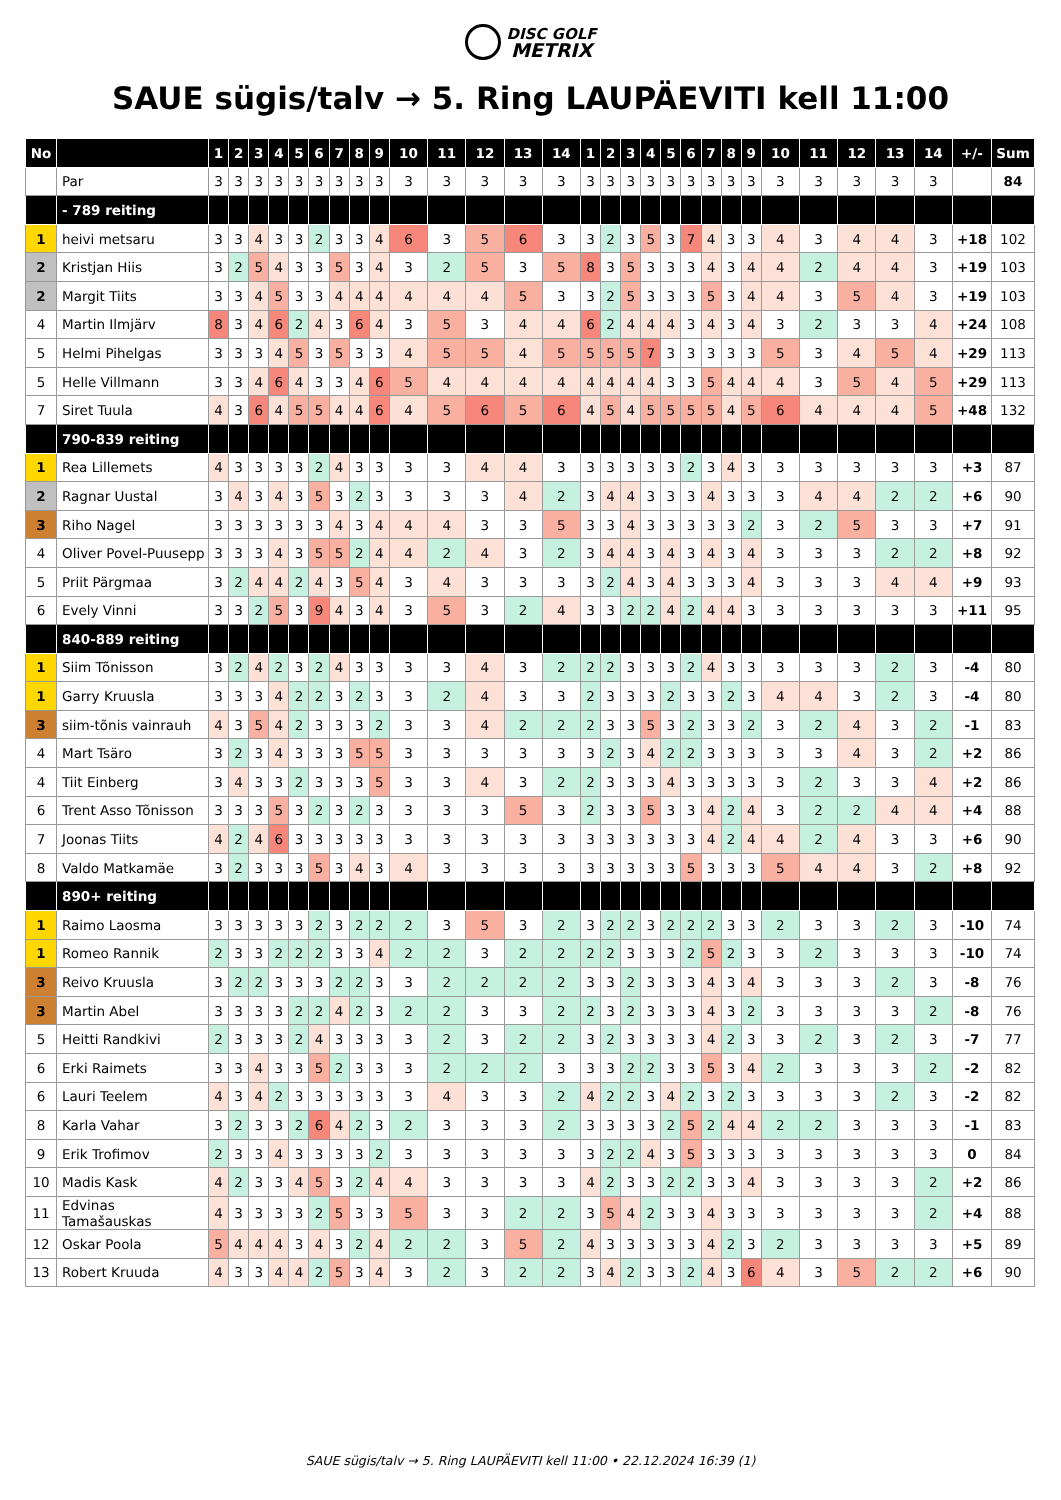DISC GOLF
METRIX
SAUE sügis/talv → 5. Ring LAUPÄEVITI kell 11:00
| No | | 1 | 2 | 3 | 4 | 5 | 6 | 7 | 8 | 9 | 10 | 11 | 12 | 13 | 14 | 1 | 2 | 3 | 4 | 5 | 6 | 7 | 8 | 9 | 10 | 11 | 12 | 13 | 14 | +/- | Sum |
| --- | --- | --- | --- | --- | --- | --- | --- | --- | --- | --- | --- | --- | --- | --- | --- | --- | --- | --- | --- | --- | --- | --- | --- | --- | --- | --- | --- | --- | --- | --- | --- |
| | Par | 3 | 3 | 3 | 3 | 3 | 3 | 3 | 3 | 3 | 3 | 3 | 3 | 3 | 3 | 3 | 3 | 3 | 3 | 3 | 3 | 3 | 3 | 3 | 3 | 3 | 3 | 3 | 3 | | 84 |
| | - 789 reiting | | | | | | | | | | | | | | | | | | | | | | | | | | | | | | |
| 1 | heivi metsaru | 3 | 3 | 4 | 3 | 3 | 2 | 3 | 3 | 4 | 6 | 3 | 5 | 6 | 3 | 3 | 2 | 3 | 5 | 3 | 7 | 4 | 3 | 3 | 4 | 3 | 4 | 4 | 3 | +18 | 102 |
| 2 | Kristjan Hiis | 3 | 2 | 5 | 4 | 3 | 3 | 5 | 3 | 4 | 3 | 2 | 5 | 3 | 5 | 8 | 3 | 5 | 3 | 3 | 3 | 4 | 3 | 4 | 4 | 2 | 4 | 4 | 3 | +19 | 103 |
| 2 | Margit Tiits | 3 | 3 | 4 | 5 | 3 | 3 | 4 | 4 | 4 | 4 | 4 | 4 | 5 | 3 | 3 | 2 | 5 | 3 | 3 | 3 | 5 | 3 | 4 | 4 | 3 | 5 | 4 | 3 | +19 | 103 |
| 4 | Martin Ilmjärv | 8 | 3 | 4 | 6 | 2 | 4 | 3 | 6 | 4 | 3 | 5 | 3 | 4 | 4 | 6 | 2 | 4 | 4 | 4 | 3 | 4 | 3 | 4 | 3 | 2 | 3 | 3 | 4 | +24 | 108 |
| 5 | Helmi Pihelgas | 3 | 3 | 3 | 4 | 5 | 3 | 5 | 3 | 3 | 4 | 5 | 5 | 4 | 5 | 5 | 5 | 5 | 7 | 3 | 3 | 3 | 3 | 3 | 5 | 3 | 4 | 5 | 4 | +29 | 113 |
| 5 | Helle Villmann | 3 | 3 | 4 | 6 | 4 | 3 | 3 | 4 | 6 | 5 | 4 | 4 | 4 | 4 | 4 | 4 | 4 | 4 | 3 | 3 | 5 | 4 | 4 | 4 | 3 | 5 | 4 | 5 | +29 | 113 |
| 7 | Siret Tuula | 4 | 3 | 6 | 4 | 5 | 5 | 4 | 4 | 6 | 4 | 5 | 6 | 5 | 6 | 4 | 5 | 4 | 5 | 5 | 5 | 5 | 4 | 5 | 6 | 4 | 4 | 4 | 5 | +48 | 132 |
| | 790-839 reiting | | | | | | | | | | | | | | | | | | | | | | | | | | | | | | |
| 1 | Rea Lillemets | 4 | 3 | 3 | 3 | 3 | 2 | 4 | 3 | 3 | 3 | 3 | 4 | 4 | 3 | 3 | 3 | 3 | 3 | 3 | 2 | 3 | 4 | 3 | 3 | 3 | 3 | 3 | 3 | +3 | 87 |
| 2 | Ragnar Uustal | 3 | 4 | 3 | 4 | 3 | 5 | 3 | 2 | 3 | 3 | 3 | 3 | 4 | 2 | 3 | 4 | 4 | 3 | 3 | 3 | 4 | 3 | 3 | 3 | 4 | 4 | 2 | 2 | +6 | 90 |
| 3 | Riho Nagel | 3 | 3 | 3 | 3 | 3 | 3 | 4 | 3 | 4 | 4 | 4 | 3 | 3 | 5 | 3 | 3 | 4 | 3 | 3 | 3 | 3 | 3 | 2 | 3 | 2 | 5 | 3 | 3 | +7 | 91 |
| 4 | Oliver Povel-Puusepp | 3 | 3 | 3 | 4 | 3 | 5 | 5 | 2 | 4 | 4 | 2 | 4 | 3 | 2 | 3 | 4 | 4 | 3 | 4 | 3 | 4 | 3 | 4 | 3 | 3 | 3 | 2 | 2 | +8 | 92 |
| 5 | Priit Pärgmaa | 3 | 2 | 4 | 4 | 2 | 4 | 3 | 5 | 4 | 3 | 4 | 3 | 3 | 3 | 3 | 2 | 4 | 3 | 4 | 3 | 3 | 3 | 4 | 3 | 3 | 3 | 4 | 4 | +9 | 93 |
| 6 | Evely Vinni | 3 | 3 | 2 | 5 | 3 | 9 | 4 | 3 | 4 | 3 | 5 | 3 | 2 | 4 | 3 | 3 | 2 | 2 | 4 | 2 | 4 | 4 | 3 | 3 | 3 | 3 | 3 | 3 | +11 | 95 |
| | 840-889 reiting | | | | | | | | | | | | | | | | | | | | | | | | | | | | | | |
| 1 | Siim Tõnisson | 3 | 2 | 4 | 2 | 3 | 2 | 4 | 3 | 3 | 3 | 3 | 4 | 3 | 2 | 2 | 2 | 3 | 3 | 3 | 2 | 4 | 3 | 3 | 3 | 3 | 3 | 2 | 3 | -4 | 80 |
| 1 | Garry Kruusla | 3 | 3 | 3 | 4 | 2 | 2 | 3 | 2 | 3 | 3 | 2 | 4 | 3 | 3 | 2 | 3 | 3 | 3 | 2 | 3 | 3 | 2 | 3 | 4 | 4 | 3 | 2 | 3 | -4 | 80 |
| 3 | siim-tõnis vainrauh | 4 | 3 | 5 | 4 | 2 | 3 | 3 | 3 | 2 | 3 | 3 | 4 | 2 | 2 | 2 | 3 | 3 | 5 | 3 | 2 | 3 | 3 | 2 | 3 | 2 | 4 | 3 | 2 | -1 | 83 |
| 4 | Mart Tsäro | 3 | 2 | 3 | 4 | 3 | 3 | 3 | 5 | 5 | 3 | 3 | 3 | 3 | 3 | 3 | 2 | 3 | 4 | 2 | 2 | 3 | 3 | 3 | 3 | 3 | 4 | 3 | 2 | +2 | 86 |
| 4 | Tiit Einberg | 3 | 4 | 3 | 3 | 2 | 3 | 3 | 3 | 5 | 3 | 3 | 4 | 3 | 2 | 2 | 3 | 3 | 3 | 4 | 3 | 3 | 3 | 3 | 3 | 2 | 3 | 3 | 4 | +2 | 86 |
| 6 | Trent Asso Tõnisson | 3 | 3 | 3 | 5 | 3 | 2 | 3 | 2 | 3 | 3 | 3 | 3 | 5 | 3 | 2 | 3 | 3 | 5 | 3 | 3 | 4 | 2 | 4 | 3 | 2 | 2 | 4 | 4 | +4 | 88 |
| 7 | Joonas Tiits | 4 | 2 | 4 | 6 | 3 | 3 | 3 | 3 | 3 | 3 | 3 | 3 | 3 | 3 | 3 | 3 | 3 | 3 | 3 | 3 | 4 | 2 | 4 | 4 | 2 | 4 | 3 | 3 | +6 | 90 |
| 8 | Valdo Matkamäe | 3 | 2 | 3 | 3 | 3 | 5 | 3 | 4 | 3 | 4 | 3 | 3 | 3 | 3 | 3 | 3 | 3 | 3 | 3 | 5 | 3 | 3 | 3 | 5 | 4 | 4 | 3 | 2 | +8 | 92 |
| | 890+ reiting | | | | | | | | | | | | | | | | | | | | | | | | | | | | | | |
| 1 | Raimo Laosma | 3 | 3 | 3 | 3 | 3 | 2 | 3 | 2 | 2 | 2 | 3 | 5 | 3 | 2 | 3 | 2 | 2 | 3 | 2 | 2 | 2 | 3 | 3 | 2 | 3 | 3 | 2 | 3 | -10 | 74 |
| 1 | Romeo Rannik | 2 | 3 | 3 | 2 | 2 | 2 | 3 | 3 | 4 | 2 | 2 | 3 | 2 | 2 | 2 | 2 | 3 | 3 | 3 | 2 | 5 | 2 | 3 | 3 | 2 | 3 | 3 | 3 | -10 | 74 |
| 3 | Reivo Kruusla | 3 | 2 | 2 | 3 | 3 | 3 | 2 | 2 | 3 | 3 | 2 | 2 | 2 | 2 | 3 | 3 | 2 | 3 | 3 | 3 | 4 | 3 | 4 | 3 | 3 | 3 | 2 | 3 | -8 | 76 |
| 3 | Martin Abel | 3 | 3 | 3 | 3 | 2 | 2 | 4 | 2 | 3 | 2 | 2 | 3 | 3 | 2 | 2 | 3 | 2 | 3 | 3 | 3 | 4 | 3 | 2 | 3 | 3 | 3 | 3 | 2 | -8 | 76 |
| 5 | Heitti Randkivi | 2 | 3 | 3 | 3 | 2 | 4 | 3 | 3 | 3 | 3 | 2 | 3 | 2 | 2 | 3 | 2 | 3 | 3 | 3 | 3 | 4 | 2 | 3 | 3 | 2 | 3 | 2 | 3 | -7 | 77 |
| 6 | Erki Raimets | 3 | 3 | 4 | 3 | 3 | 5 | 2 | 3 | 3 | 3 | 2 | 2 | 2 | 3 | 3 | 3 | 2 | 2 | 3 | 3 | 5 | 3 | 4 | 2 | 3 | 3 | 3 | 2 | -2 | 82 |
| 6 | Lauri Teelem | 4 | 3 | 4 | 2 | 3 | 3 | 3 | 3 | 3 | 3 | 4 | 3 | 3 | 2 | 4 | 2 | 2 | 3 | 4 | 2 | 3 | 2 | 3 | 3 | 3 | 3 | 2 | 3 | -2 | 82 |
| 8 | Karla Vahar | 3 | 2 | 3 | 3 | 2 | 6 | 4 | 2 | 3 | 2 | 3 | 3 | 3 | 2 | 3 | 3 | 3 | 3 | 2 | 5 | 2 | 4 | 4 | 2 | 2 | 3 | 3 | 3 | -1 | 83 |
| 9 | Erik Trofimov | 2 | 3 | 3 | 4 | 3 | 3 | 3 | 3 | 2 | 3 | 3 | 3 | 3 | 3 | 3 | 2 | 2 | 4 | 3 | 5 | 3 | 3 | 3 | 3 | 3 | 3 | 3 | 3 | 0 | 84 |
| 10 | Madis Kask | 4 | 2 | 3 | 3 | 4 | 5 | 3 | 2 | 4 | 4 | 3 | 3 | 3 | 3 | 4 | 2 | 3 | 3 | 2 | 2 | 3 | 3 | 4 | 3 | 3 | 3 | 3 | 2 | +2 | 86 |
| 11 | Edvinas Tamašauskas | 4 | 3 | 3 | 3 | 3 | 2 | 5 | 3 | 3 | 5 | 3 | 3 | 2 | 2 | 3 | 5 | 4 | 2 | 3 | 3 | 4 | 3 | 3 | 3 | 3 | 3 | 3 | 2 | +4 | 88 |
| 12 | Oskar Poola | 5 | 4 | 4 | 4 | 3 | 4 | 3 | 2 | 4 | 2 | 2 | 3 | 5 | 2 | 4 | 3 | 3 | 3 | 3 | 3 | 4 | 2 | 3 | 2 | 3 | 3 | 3 | 3 | +5 | 89 |
| 13 | Robert Kruuda | 4 | 3 | 3 | 4 | 4 | 2 | 5 | 3 | 4 | 3 | 2 | 3 | 2 | 2 | 3 | 4 | 2 | 3 | 3 | 2 | 4 | 3 | 6 | 4 | 3 | 5 | 2 | 2 | +6 | 90 |
SAUE sügis/talv → 5. Ring LAUPÄEVITI kell 11:00 • 22.12.2024 16:39 (1)